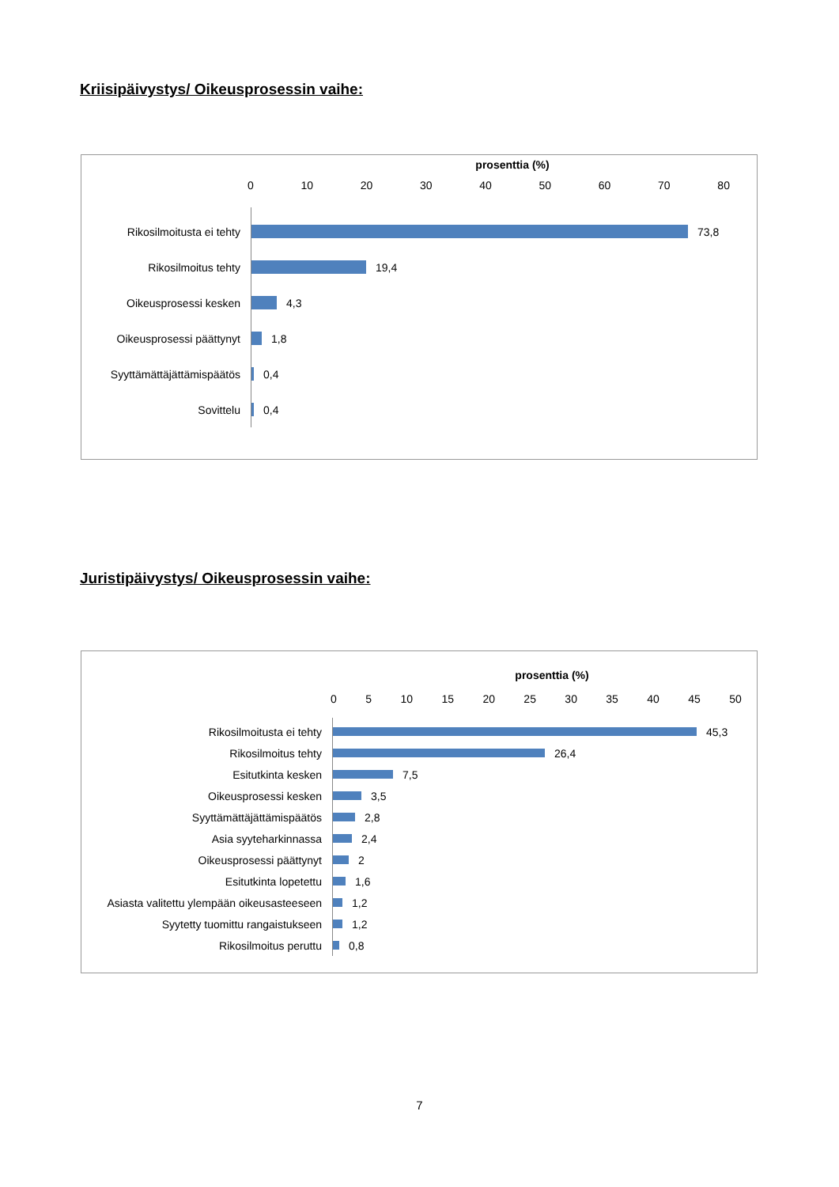Kriisipäivystys/ Oikeusprosessin vaihe:
prosenttia (%)
0 10 20 30 40 50 60 70 80
Rikosilmoitusta ei tehty 73,8
Rikosilmoitus tehty 19,4
Oikeusprosessi kesken 4,3
Oikeusprosessi päättynyt 1,8
Syyttämättäjättämispäätös 0,4
Sovittelu 0,4
Juristipäivystys/ Oikeusprosessin vaihe:
prosenttia (%)
0 5 10 15 20 25 30 35 40 45 50
Rikosilmoitusta ei tehty 45,3
Rikosilmoitus tehty 26,4
Esitutkinta kesken 7,5
Oikeusprosessi kesken 3,5
Syyttämättäjättämispäätös 2,8
Asia syyteharkinnassa 2,4
Oikeusprosessi päättynyt 2
Esitutkinta lopetettu 1,6
Asiasta valitettu ylempään oikeusasteeseen
1,2
Syytetty tuomittu rangaistukseen 1,2
Rikosilmoitus peruttu 0,8
7